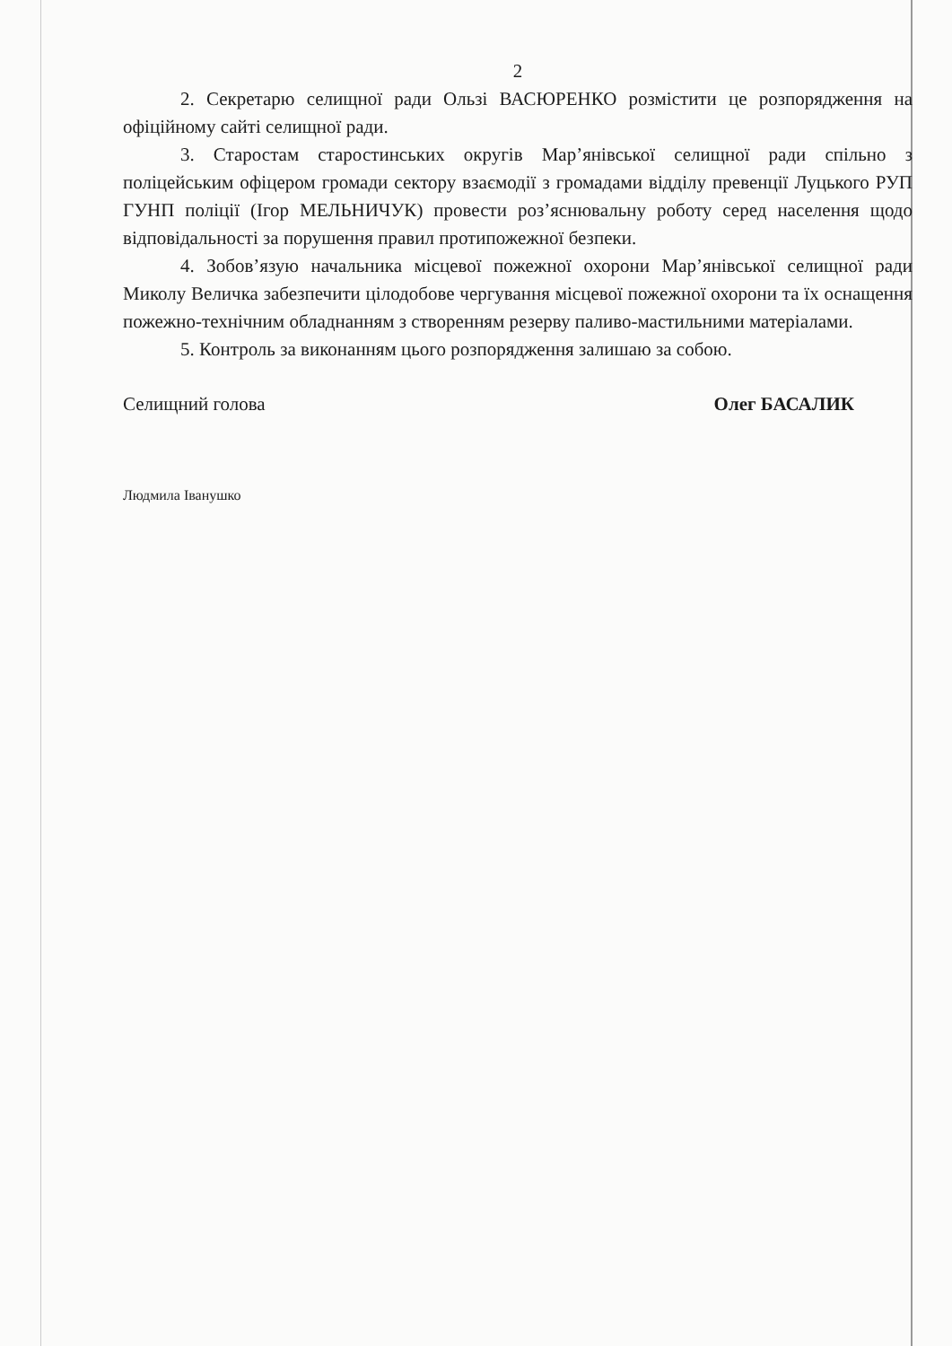2
2. Секретарю селищної ради Ользі ВАСЮРЕНКО розмістити це розпорядження на офіційному сайті селищної ради.
3. Старостам старостинських округів Мар’янівської селищної ради спільно з поліцейським офіцером громади сектору взаємодії з громадами відділу превенції Луцького РУП ГУНП поліції (Ігор МЕЛЬНИЧУК) провести роз’яснювальну роботу серед населення щодо відповідальності за порушення правил протипожежної безпеки.
4. Зобов’язую начальника місцевої пожежної охорони Мар’янівської селищної ради Миколу Величка забезпечити цілодобове чергування місцевої пожежної охорони та їх оснащення пожежно-технічним обладнанням з створенням резерву паливо-мастильними матеріалами.
5. Контроль за виконанням цього розпорядження залишаю за собою.
Селищний голова Олег БАСАЛИК
Людмила Іванушко